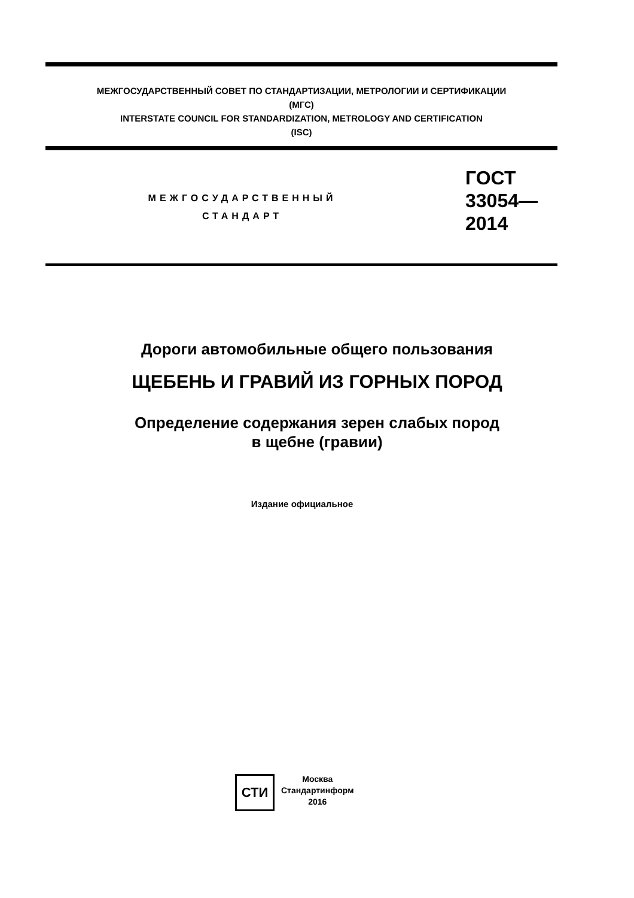МЕЖГОСУДАРСТВЕННЫЙ СОВЕТ ПО СТАНДАРТИЗАЦИИ, МЕТРОЛОГИИ И СЕРТИФИКАЦИИ
(МГС)
INTERSTATE COUNCIL FOR STANDARDIZATION, METROLOGY AND CERTIFICATION
(ISC)
МЕЖГОСУДАРСТВЕННЫЙ
СТАНДАРТ
ГОСТ
33054—
2014
Дороги автомобильные общего пользования
ЩЕБЕНЬ И ГРАВИЙ ИЗ ГОРНЫХ ПОРОД
Определение содержания зерен слабых пород
в щебне (гравии)
Издание официальное
СТИ
Москва
Стандартинформ
2016